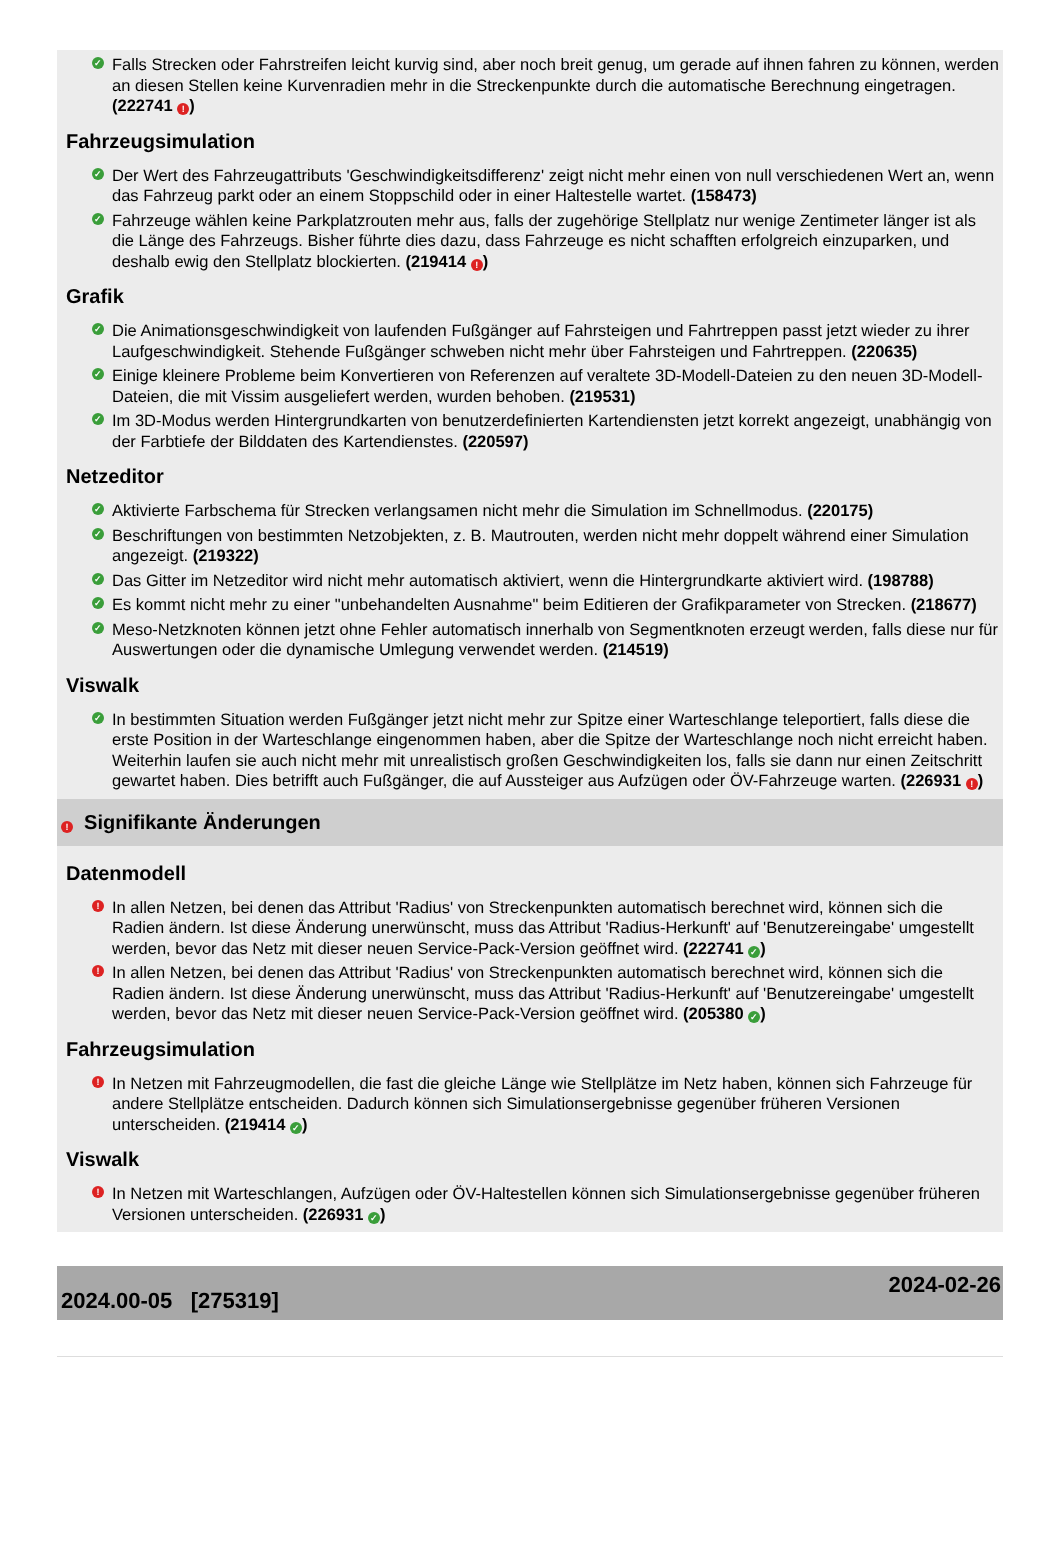✓ Falls Strecken oder Fahrstreifen leicht kurvig sind, aber noch breit genug, um gerade auf ihnen fahren zu können, werden an diesen Stellen keine Kurvenradien mehr in die Streckenpunkte durch die automatische Berechnung eingetragen. (222741 !)
Fahrzeugsimulation
✓ Der Wert des Fahrzeugattributs 'Geschwindigkeitsdifferenz' zeigt nicht mehr einen von null verschiedenen Wert an, wenn das Fahrzeug parkt oder an einem Stoppschild oder in einer Haltestelle wartet. (158473)
✓ Fahrzeuge wählen keine Parkplatzrouten mehr aus, falls der zugehörige Stellplatz nur wenige Zentimeter länger ist als die Länge des Fahrzeugs. Bisher führte dies dazu, dass Fahrzeuge es nicht schafften erfolgreich einzuparken, und deshalb ewig den Stellplatz blockierten. (219414 !)
Grafik
✓ Die Animationsgeschwindigkeit von laufenden Fußgänger auf Fahrsteigen und Fahrtreppen passt jetzt wieder zu ihrer Laufgeschwindigkeit. Stehende Fußgänger schweben nicht mehr über Fahrsteigen und Fahrtreppen. (220635)
✓ Einige kleinere Probleme beim Konvertieren von Referenzen auf veraltete 3D-Modell-Dateien zu den neuen 3D-Modell-Dateien, die mit Vissim ausgeliefert werden, wurden behoben. (219531)
✓ Im 3D-Modus werden Hintergrundkarten von benutzerdefinierten Kartendiensten jetzt korrekt angezeigt, unabhängig von der Farbtiefe der Bilddaten des Kartendienstes. (220597)
Netzeditor
✓ Aktivierte Farbschema für Strecken verlangsamen nicht mehr die Simulation im Schnellmodus. (220175)
✓ Beschriftungen von bestimmten Netzobjekten, z. B. Mautrouten, werden nicht mehr doppelt während einer Simulation angezeigt. (219322)
✓ Das Gitter im Netzeditor wird nicht mehr automatisch aktiviert, wenn die Hintergrundkarte aktiviert wird. (198788)
✓ Es kommt nicht mehr zu einer "unbehandelten Ausnahme" beim Editieren der Grafikparameter von Strecken. (218677)
✓ Meso-Netzknoten können jetzt ohne Fehler automatisch innerhalb von Segmentknoten erzeugt werden, falls diese nur für Auswertungen oder die dynamische Umlegung verwendet werden. (214519)
Viswalk
✓ In bestimmten Situation werden Fußgänger jetzt nicht mehr zur Spitze einer Warteschlange teleportiert, falls diese die erste Position in der Warteschlange eingenommen haben, aber die Spitze der Warteschlange noch nicht erreicht haben. Weiterhin laufen sie auch nicht mehr mit unrealistisch großen Geschwindigkeiten los, falls sie dann nur einen Zeitschritt gewartet haben. Dies betrifft auch Fußgänger, die auf Aussteiger aus Aufzügen oder ÖV-Fahrzeuge warten. (226931 !)
! Signifikante Änderungen
Datenmodell
! In allen Netzen, bei denen das Attribut 'Radius' von Streckenpunkten automatisch berechnet wird, können sich die Radien ändern. Ist diese Änderung unerwünscht, muss das Attribut 'Radius-Herkunft' auf 'Benutzereingabe' umgestellt werden, bevor das Netz mit dieser neuen Service-Pack-Version geöffnet wird. (222741 ✓)
! In allen Netzen, bei denen das Attribut 'Radius' von Streckenpunkten automatisch berechnet wird, können sich die Radien ändern. Ist diese Änderung unerwünscht, muss das Attribut 'Radius-Herkunft' auf 'Benutzereingabe' umgestellt werden, bevor das Netz mit dieser neuen Service-Pack-Version geöffnet wird. (205380 ✓)
Fahrzeugsimulation
! In Netzen mit Fahrzeugmodellen, die fast die gleiche Länge wie Stellplätze im Netz haben, können sich Fahrzeuge für andere Stellplätze entscheiden. Dadurch können sich Simulationsergebnisse gegenüber früheren Versionen unterscheiden. (219414 ✓)
Viswalk
! In Netzen mit Warteschlangen, Aufzügen oder ÖV-Haltestellen können sich Simulationsergebnisse gegenüber früheren Versionen unterscheiden. (226931 ✓)
2024.00-05 [275319] 2024-02-26